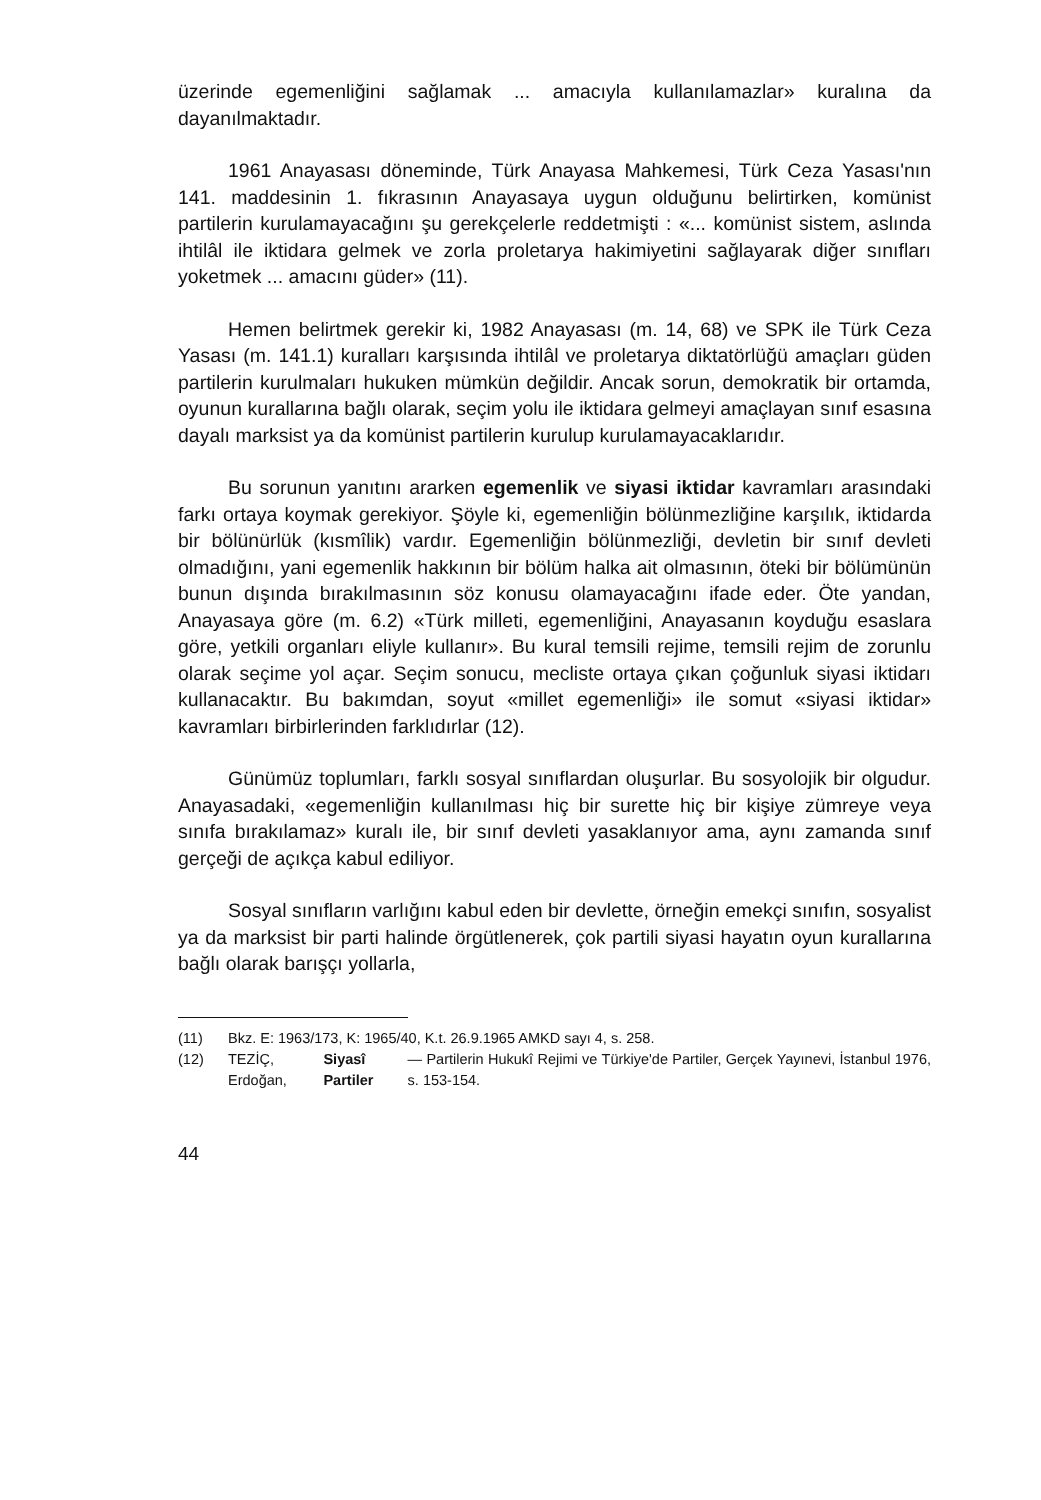üzerinde egemenliğini sağlamak ... amacıyla kullanılamazlar» kuralına da dayanılmaktadır.
1961 Anayasası döneminde, Türk Anayasa Mahkemesi, Türk Ceza Yasası'nın 141. maddesinin 1. fıkrasının Anayasaya uygun olduğunu belirtirken, komünist partilerin kurulamayacağını şu gerekçelerle reddetmişti : «... komünist sistem, aslında ihtilâl ile iktidara gelmek ve zorla proletarya hakimiyetini sağlayarak diğer sınıfları yoketmek ... amacını güder» (11).
Hemen belirtmek gerekir ki, 1982 Anayasası (m. 14, 68) ve SPK ile Türk Ceza Yasası (m. 141.1) kuralları karşısında ihtilâl ve proletarya diktatörlüğü amaçları güden partilerin kurulmaları hukuken mümkün değildir. Ancak sorun, demokratik bir ortamda, oyunun kurallarına bağlı olarak, seçim yolu ile iktidara gelmeyi amaçlayan sınıf esasına dayalı marksist ya da komünist partilerin kurulup kurulamayacaklarıdır.
Bu sorunun yanıtını ararken egemenlik ve siyasi iktidar kavramları arasındaki farkı ortaya koymak gerekiyor. Şöyle ki, egemenliğin bölünmezliğine karşılık, iktidarda bir bölünürlük (kısmîlik) vardır. Egemenliğin bölünmezliği, devletin bir sınıf devleti olmadığını, yani egemenlik hakkının bir bölüm halka ait olmasının, öteki bir bölümünün bunun dışında bırakılmasının söz konusu olamayacağını ifade eder. Öte yandan, Anayasaya göre (m. 6.2) «Türk milleti, egemenliğini, Anayasanın koyduğu esaslara göre, yetkili organları eliyle kullanır». Bu kural temsili rejime, temsili rejim de zorunlu olarak seçime yol açar. Seçim sonucu, mecliste ortaya çıkan çoğunluk siyasi iktidarı kullanacaktır. Bu bakımdan, soyut «millet egemenliği» ile somut «siyasi iktidar» kavramları birbirlerinden farklıdırlar (12).
Günümüz toplumları, farklı sosyal sınıflardan oluşurlar. Bu sosyolojik bir olgudur. Anayasadaki, «egemenliğin kullanılması hiç bir surette hiç bir kişiye zümreye veya sınıfa bırakılamaz» kuralı ile, bir sınıf devleti yasaklanıyor ama, aynı zamanda sınıf gerçeği de açıkça kabul ediliyor.
Sosyal sınıfların varlığını kabul eden bir devlette, örneğin emekçi sınıfın, sosyalist ya da marksist bir parti halinde örgütlenerek, çok partili siyasi hayatın oyun kurallarına bağlı olarak barışçı yollarla,
(11) Bkz. E: 1963/173, K: 1965/40, K.t. 26.9.1965 AMKD sayı 4, s. 258.
(12) TEZİÇ, Erdoğan, Siyasî Partiler — Partilerin Hukukî Rejimi ve Türkiye'de Partiler, Gerçek Yayınevi, İstanbul 1976, s. 153-154.
44